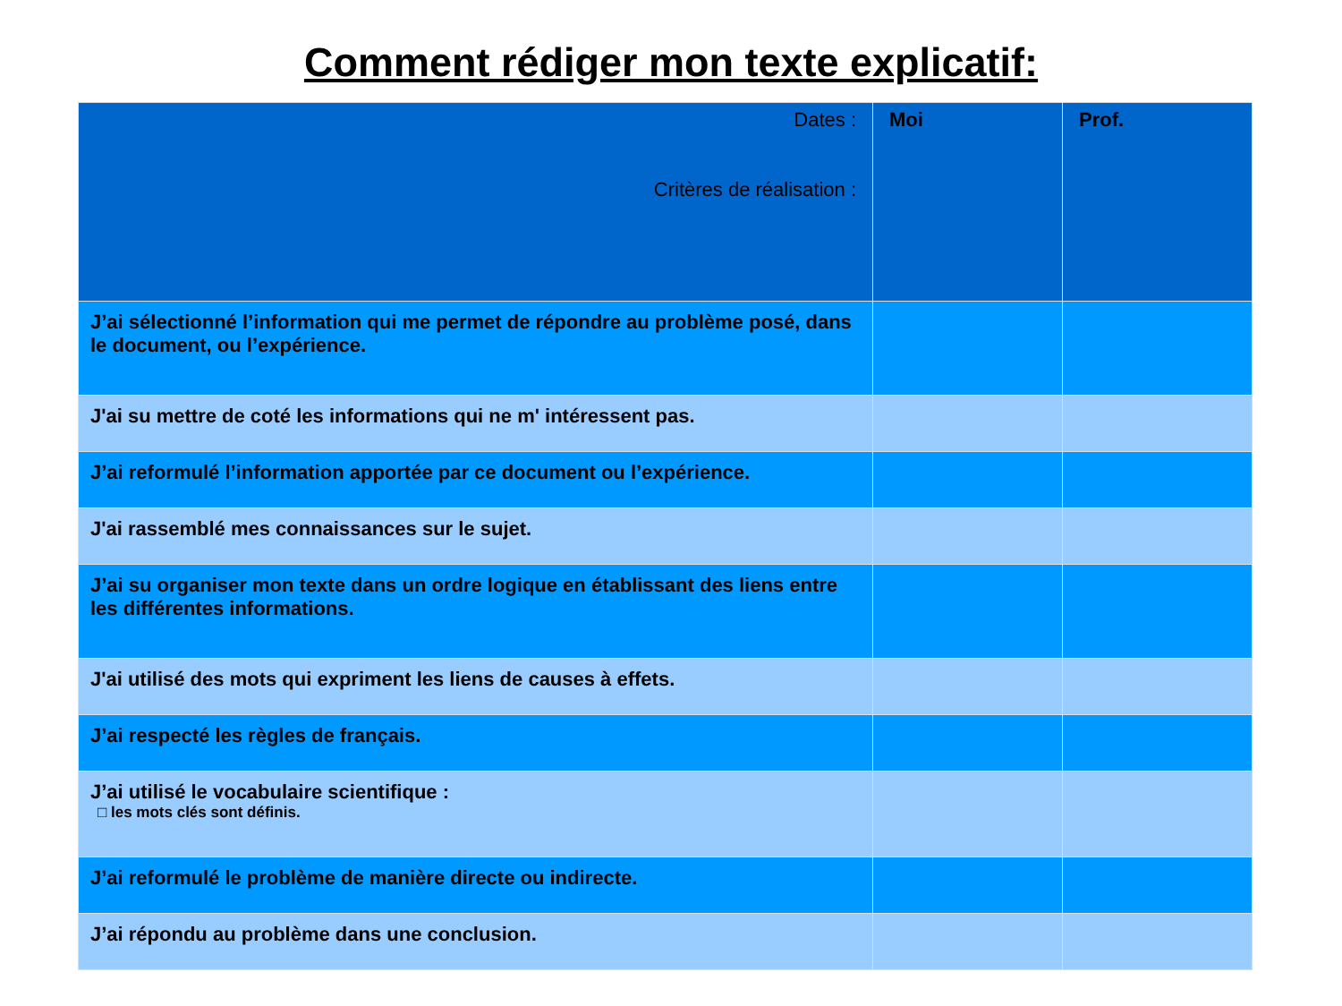Comment rédiger mon texte explicatif:
| Dates : Critères de réalisation : | Moi | Prof. |
| --- | --- | --- |
| J’ai sélectionné l’information qui me permet de répondre au problème posé, dans le document, ou l’expérience. | | |
| J'ai su mettre de coté les informations qui ne m' intéressent pas. | | |
| J’ai reformulé l’information apportée par ce document ou l’expérience. | | |
| J'ai rassemblé mes connaissances sur le sujet. | | |
| J’ai su organiser mon texte dans un ordre logique en établissant des liens entre les différentes informations. | | |
| J'ai utilisé des mots qui expriment les liens de causes à effets. | | |
| J’ai respecté les règles de français. | | |
| J’ai utilisé le vocabulaire scientifique : □ les mots clés sont définis. | | |
| J’ai reformulé le problème de manière directe ou indirecte. | | |
| J’ai répondu au problème dans une conclusion. | | |